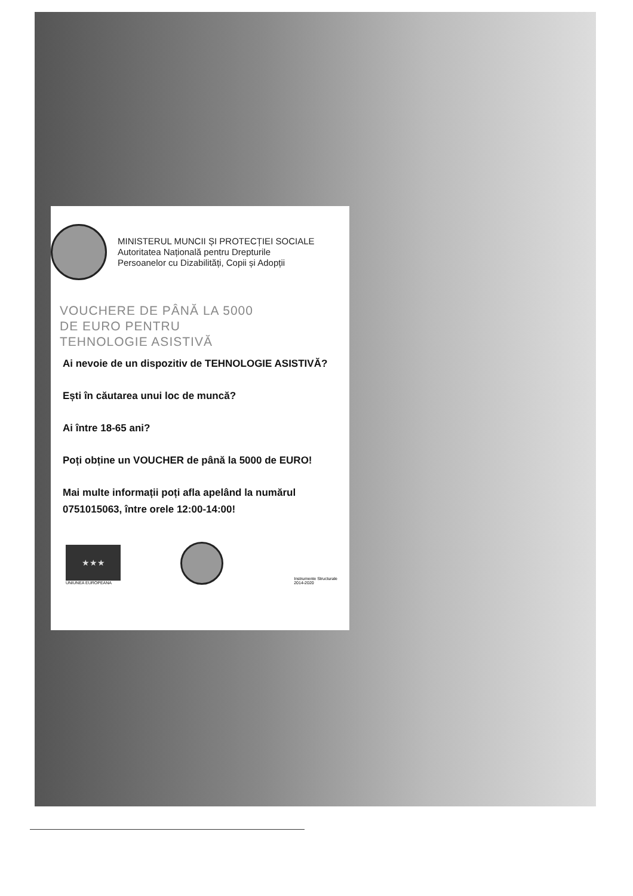MINISTERUL MUNCII ȘI PROTECȚIEI SOCIALE
Autoritatea Națională pentru Drepturile
Persoanelor cu Dizabilități, Copii și Adopții
VOUCHERE DE PÂNĂ LA 5000
DE EURO PENTRU
TEHNOLOGIE ASISTIVĂ
Ai nevoie de un dispozitiv de TEHNOLOGIE ASISTIVĂ?
Ești în căutarea unui loc de muncă?
Ai între 18-65 ani?
Poți obține un VOUCHER de până la 5000 de EURO!
Mai multe informații poți afla apelând la numărul 0751015063, între orele 12:00-14:00!
★★★
UNIUNEA EUROPEANA
Instrumente Structurale
2014-2020